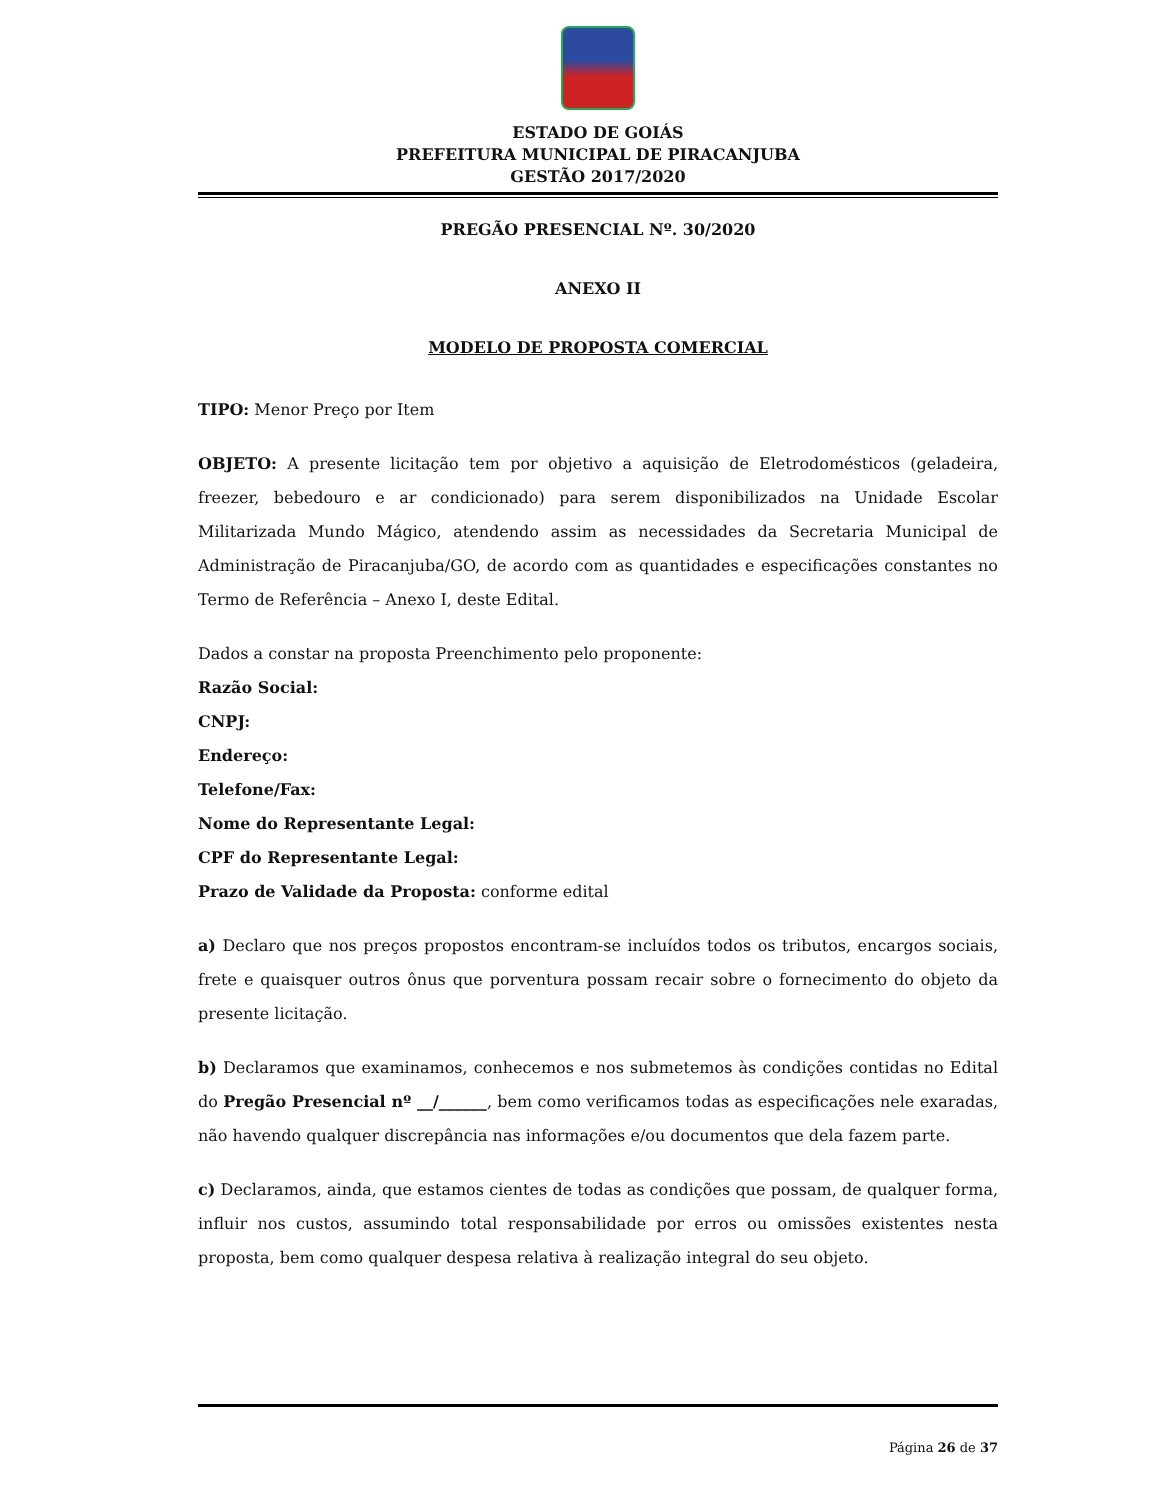ESTADO DE GOIÁS
PREFEITURA MUNICIPAL DE PIRACANJUBA
GESTÃO 2017/2020
PREGÃO PRESENCIAL Nº. 30/2020
ANEXO II
MODELO DE PROPOSTA COMERCIAL
TIPO: Menor Preço por Item
OBJETO: A presente licitação tem por objetivo a aquisição de Eletrodomésticos (geladeira, freezer, bebedouro e ar condicionado) para serem disponibilizados na Unidade Escolar Militarizada Mundo Mágico, atendendo assim as necessidades da Secretaria Municipal de Administração de Piracanjuba/GO, de acordo com as quantidades e especificações constantes no Termo de Referência – Anexo I, deste Edital.
Dados a constar na proposta Preenchimento pelo proponente:
Razão Social:
CNPJ:
Endereço:
Telefone/Fax:
Nome do Representante Legal:
CPF do Representante Legal:
Prazo de Validade da Proposta: conforme edital
a) Declaro que nos preços propostos encontram-se incluídos todos os tributos, encargos sociais, frete e quaisquer outros ônus que porventura possam recair sobre o fornecimento do objeto da presente licitação.
b) Declaramos que examinamos, conhecemos e nos submetemos às condições contidas no Edital do Pregão Presencial nº __/______, bem como verificamos todas as especificações nele exaradas, não havendo qualquer discrepância nas informações e/ou documentos que dela fazem parte.
c) Declaramos, ainda, que estamos cientes de todas as condições que possam, de qualquer forma, influir nos custos, assumindo total responsabilidade por erros ou omissões existentes nesta proposta, bem como qualquer despesa relativa à realização integral do seu objeto.
Página 26 de 37